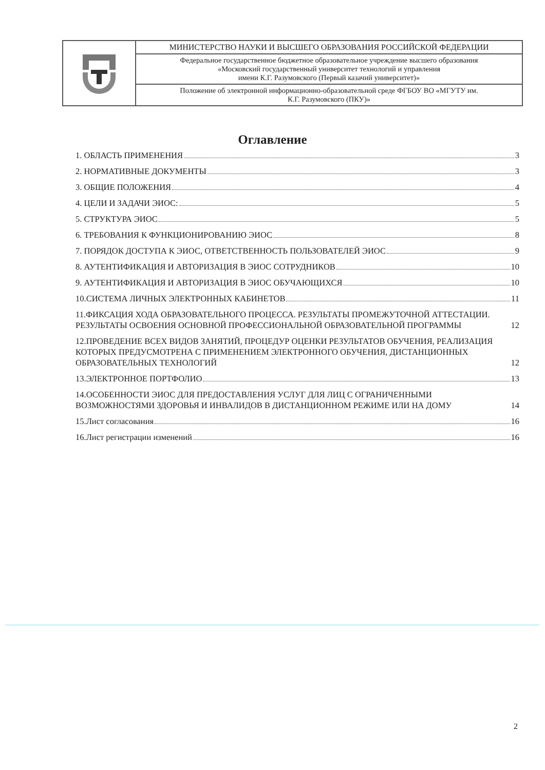| | МИНИСТЕРСТВО НАУКИ И ВЫСШЕГО ОБРАЗОВАНИЯ РОССИЙСКОЙ ФЕДЕРАЦИИ |
| | Федеральное государственное бюджетное образовательное учреждение высшего образования «Московский государственный университет технологий и управления имени К.Г. Разумовского (Первый казачий университет)» |
| | Положение об электронной информационно-образовательной среде ФГБОУ ВО «МГУТУ им. К.Г. Разумовского (ПКУ)» |
Оглавление
1. ОБЛАСТЬ ПРИМЕНЕНИЯ 3
2. НОРМАТИВНЫЕ ДОКУМЕНТЫ 3
3. ОБЩИЕ ПОЛОЖЕНИЯ 4
4. ЦЕЛИ И ЗАДАЧИ ЭИОС: 5
5. СТРУКТУРА ЭИОС 5
6. ТРЕБОВАНИЯ К ФУНКЦИОНИРОВАНИЮ ЭИОС 8
7. ПОРЯДОК ДОСТУПА К ЭИОС, ОТВЕТСТВЕННОСТЬ ПОЛЬЗОВАТЕЛЕЙ ЭИОС 9
8. АУТЕНТИФИКАЦИЯ И АВТОРИЗАЦИЯ В ЭИОС СОТРУДНИКОВ 10
9. АУТЕНТИФИКАЦИЯ И АВТОРИЗАЦИЯ В ЭИОС ОБУЧАЮЩИХСЯ 10
10.СИСТЕМА ЛИЧНЫХ ЭЛЕКТРОННЫХ КАБИНЕТОВ 11
11.ФИКСАЦИЯ ХОДА ОБРАЗОВАТЕЛЬНОГО ПРОЦЕССА. РЕЗУЛЬТАТЫ ПРОМЕЖУТОЧНОЙ АТТЕСТАЦИИ. РЕЗУЛЬТАТЫ ОСВОЕНИЯ ОСНОВНОЙ ПРОФЕССИОНАЛЬНОЙ ОБРАЗОВАТЕЛЬНОЙ ПРОГРАММЫ 12
12.ПРОВЕДЕНИЕ ВСЕХ ВИДОВ ЗАНЯТИЙ, ПРОЦЕДУР ОЦЕНКИ РЕЗУЛЬТАТОВ ОБУЧЕНИЯ, РЕАЛИЗАЦИЯ КОТОРЫХ ПРЕДУСМОТРЕНА С ПРИМЕНЕНИЕМ ЭЛЕКТРОННОГО ОБУЧЕНИЯ, ДИСТАНЦИОННЫХ ОБРАЗОВАТЕЛЬНЫХ ТЕХНОЛОГИЙ 12
13.ЭЛЕКТРОННОЕ ПОРТФОЛИО 13
14.ОСОБЕННОСТИ ЭИОС ДЛЯ ПРЕДОСТАВЛЕНИЯ УСЛУГ ДЛЯ ЛИЦ С ОГРАНИЧЕННЫМИ ВОЗМОЖНОСТЯМИ ЗДОРОВЬЯ И ИНВАЛИДОВ В ДИСТАНЦИОННОМ РЕЖИМЕ ИЛИ НА ДОМУ 14
15.Лист согласования 16
16.Лист регистрации изменений 16
2